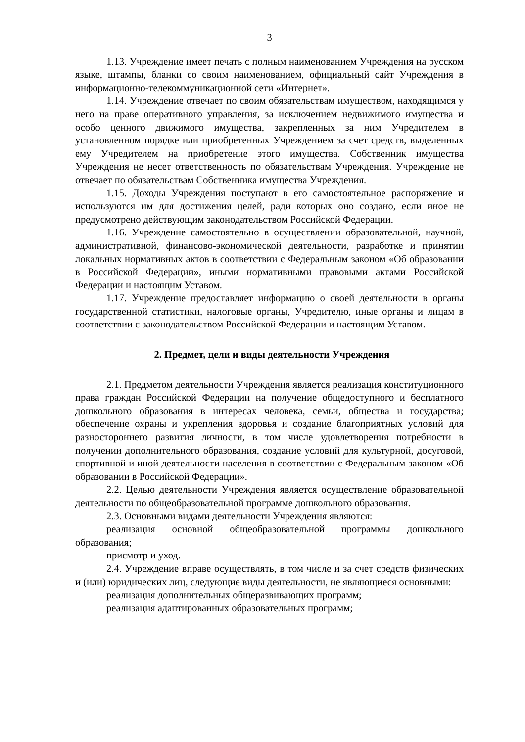3
1.13. Учреждение имеет печать с полным наименованием Учреждения на русском языке, штампы, бланки со своим наименованием, официальный сайт Учреждения в информационно-телекоммуникационной сети «Интернет».
1.14. Учреждение отвечает по своим обязательствам имуществом, находящимся у него на праве оперативного управления, за исключением недвижимого имущества и особо ценного движимого имущества, закрепленных за ним Учредителем в установленном порядке или приобретенных Учреждением за счет средств, выделенных ему Учредителем на приобретение этого имущества. Собственник имущества Учреждения не несет ответственность по обязательствам Учреждения. Учреждение не отвечает по обязательствам Собственника имущества Учреждения.
1.15. Доходы Учреждения поступают в его самостоятельное распоряжение и используются им для достижения целей, ради которых оно создано, если иное не предусмотрено действующим законодательством Российской Федерации.
1.16. Учреждение самостоятельно в осуществлении образовательной, научной, административной, финансово-экономической деятельности, разработке и принятии локальных нормативных актов в соответствии с Федеральным законом «Об образовании в Российской Федерации», иными нормативными правовыми актами Российской Федерации и настоящим Уставом.
1.17. Учреждение предоставляет информацию о своей деятельности в органы государственной статистики, налоговые органы, Учредителю, иные органы и лицам в соответствии с законодательством Российской Федерации и настоящим Уставом.
2. Предмет, цели и виды деятельности Учреждения
2.1. Предметом деятельности Учреждения является реализация конституционного права граждан Российской Федерации на получение общедоступного и бесплатного дошкольного образования в интересах человека, семьи, общества и государства; обеспечение охраны и укрепления здоровья и создание благоприятных условий для разностороннего развития личности, в том числе удовлетворения потребности в получении дополнительного образования, создание условий для культурной, досуговой, спортивной и иной деятельности населения в соответствии с Федеральным законом «Об образовании в Российской Федерации».
2.2. Целью деятельности Учреждения является осуществление образовательной деятельности по общеобразовательной программе дошкольного образования.
2.3. Основными видами деятельности Учреждения являются:
реализация основной общеобразовательной программы дошкольного образования;
присмотр и уход.
2.4. Учреждение вправе осуществлять, в том числе и за счет средств физических и (или) юридических лиц, следующие виды деятельности, не являющиеся основными:
реализация дополнительных общеразвивающих программ;
реализация адаптированных образовательных программ;